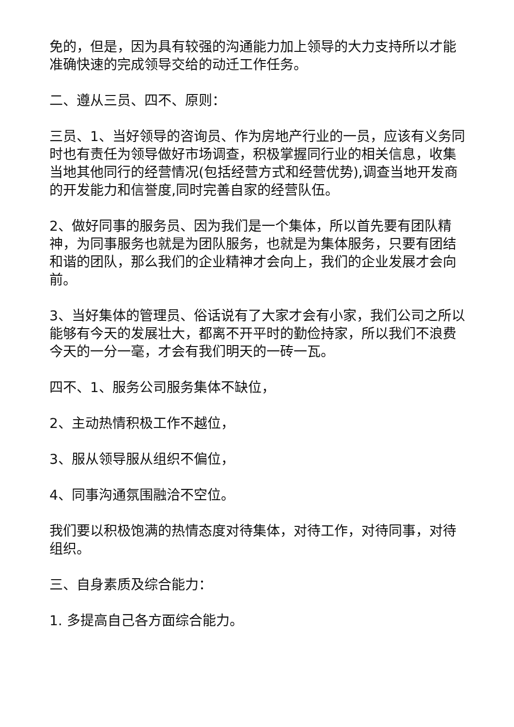免的，但是，因为具有较强的沟通能力加上领导的大力支持所以才能准确快速的完成领导交给的动迁工作任务。
二、遵从三员、四不、原则：
三员、1、当好领导的咨询员、作为房地产行业的一员，应该有义务同时也有责任为领导做好市场调查，积极掌握同行业的相关信息，收集当地其他同行的经营情况(包括经营方式和经营优势),调查当地开发商的开发能力和信誉度,同时完善自家的经营队伍。
2、做好同事的服务员、因为我们是一个集体，所以首先要有团队精神，为同事服务也就是为团队服务，也就是为集体服务，只要有团结和谐的团队，那么我们的企业精神才会向上，我们的企业发展才会向前。
3、当好集体的管理员、俗话说有了大家才会有小家，我们公司之所以能够有今天的发展壮大，都离不开平时的勤俭持家，所以我们不浪费今天的一分一毫，才会有我们明天的一砖一瓦。
四不、1、服务公司服务集体不缺位，
2、主动热情积极工作不越位，
3、服从领导服从组织不偏位，
4、同事沟通氛围融洽不空位。
我们要以积极饱满的热情态度对待集体，对待工作，对待同事，对待组织。
三、自身素质及综合能力：
1. 多提高自己各方面综合能力。